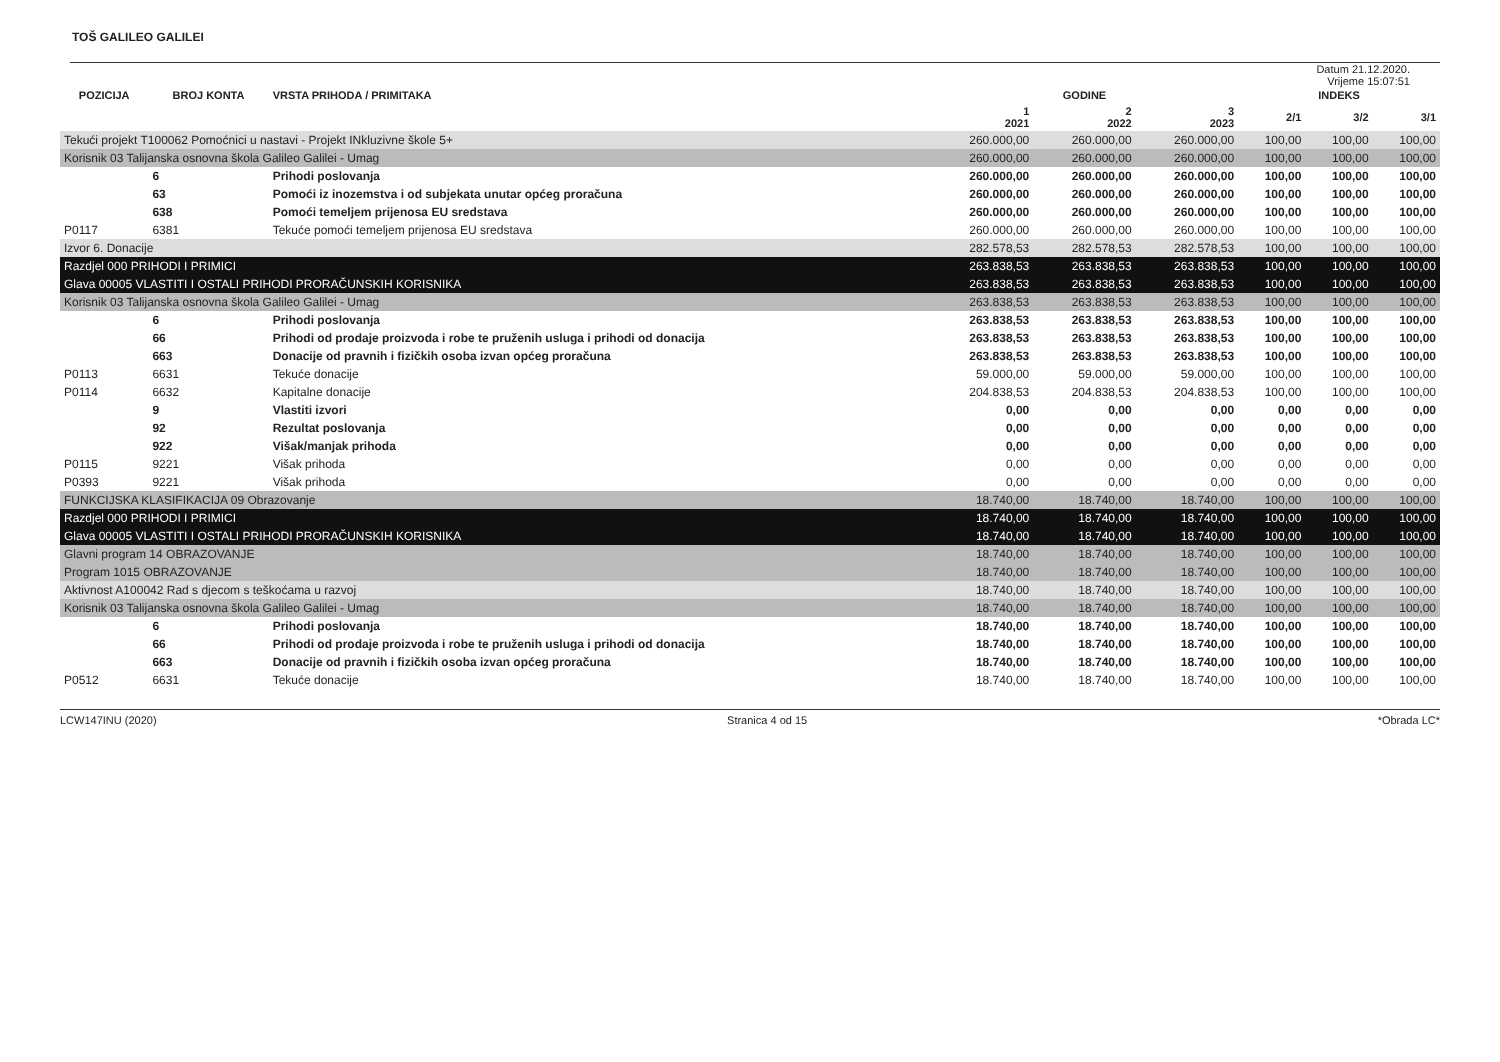TOŠ GALILEO GALILEI
Datum 21.12.2020.
Vrijeme 15:07:51
| POZICIJA | BROJ KONTA | VRSTA PRIHODA / PRIMITAKA | GODINE | | | INDEKS | | |
| --- | --- | --- | --- | --- | --- | --- | --- | --- |
| | | | 1 2021 | 2 2022 | 3 2023 | 2/1 | 3/2 | 3/1 |
| Tekući projekt T100062 Pomoćnici u nastavi - Projekt INkluzivne škole 5+ | | | 260.000,00 | 260.000,00 | 260.000,00 | 100,00 | 100,00 | 100,00 |
| Korisnik 03 Talijanska osnovna škola Galileo Galilei - Umag | | | 260.000,00 | 260.000,00 | 260.000,00 | 100,00 | 100,00 | 100,00 |
| | 6 | Prihodi poslovanja | 260.000,00 | 260.000,00 | 260.000,00 | 100,00 | 100,00 | 100,00 |
| | 63 | Pomoći iz inozemstva i od subjekata unutar općeg proračuna | 260.000,00 | 260.000,00 | 260.000,00 | 100,00 | 100,00 | 100,00 |
| | 638 | Pomoći temeljem prijenosa EU sredstava | 260.000,00 | 260.000,00 | 260.000,00 | 100,00 | 100,00 | 100,00 |
| P0117 | 6381 | Tekuće pomoći temeljem prijenosa EU sredstava | 260.000,00 | 260.000,00 | 260.000,00 | 100,00 | 100,00 | 100,00 |
| Izvor 6. Donacije | | | 282.578,53 | 282.578,53 | 282.578,53 | 100,00 | 100,00 | 100,00 |
| Razdjel 000 PRIHODI I PRIMICI | | | 263.838,53 | 263.838,53 | 263.838,53 | 100,00 | 100,00 | 100,00 |
| Glava 00005 VLASTITI I OSTALI PRIHODI PRORAČUNSKIH KORISNIKA | | | 263.838,53 | 263.838,53 | 263.838,53 | 100,00 | 100,00 | 100,00 |
| Korisnik 03 Talijanska osnovna škola Galileo Galilei - Umag | | | 263.838,53 | 263.838,53 | 263.838,53 | 100,00 | 100,00 | 100,00 |
| | 6 | Prihodi poslovanja | 263.838,53 | 263.838,53 | 263.838,53 | 100,00 | 100,00 | 100,00 |
| | 66 | Prihodi od prodaje proizvoda i robe te pruženih usluga i prihodi od donacija | 263.838,53 | 263.838,53 | 263.838,53 | 100,00 | 100,00 | 100,00 |
| | 663 | Donacije od pravnih i fizičkih osoba izvan općeg proračuna | 263.838,53 | 263.838,53 | 263.838,53 | 100,00 | 100,00 | 100,00 |
| P0113 | 6631 | Tekuće donacije | 59.000,00 | 59.000,00 | 59.000,00 | 100,00 | 100,00 | 100,00 |
| P0114 | 6632 | Kapitalne donacije | 204.838,53 | 204.838,53 | 204.838,53 | 100,00 | 100,00 | 100,00 |
| | 9 | Vlastiti izvori | 0,00 | 0,00 | 0,00 | 0,00 | 0,00 | 0,00 |
| | 92 | Rezultat poslovanja | 0,00 | 0,00 | 0,00 | 0,00 | 0,00 | 0,00 |
| | 922 | Višak/manjak prihoda | 0,00 | 0,00 | 0,00 | 0,00 | 0,00 | 0,00 |
| P0115 | 9221 | Višak prihoda | 0,00 | 0,00 | 0,00 | 0,00 | 0,00 | 0,00 |
| P0393 | 9221 | Višak prihoda | 0,00 | 0,00 | 0,00 | 0,00 | 0,00 | 0,00 |
| FUNKCIJSKA KLASIFIKACIJA 09 Obrazovanje | | | 18.740,00 | 18.740,00 | 18.740,00 | 100,00 | 100,00 | 100,00 |
| Razdjel 000 PRIHODI I PRIMICI | | | 18.740,00 | 18.740,00 | 18.740,00 | 100,00 | 100,00 | 100,00 |
| Glava 00005 VLASTITI I OSTALI PRIHODI PRORAČUNSKIH KORISNIKA | | | 18.740,00 | 18.740,00 | 18.740,00 | 100,00 | 100,00 | 100,00 |
| Glavni program 14 OBRAZOVANJE | | | 18.740,00 | 18.740,00 | 18.740,00 | 100,00 | 100,00 | 100,00 |
| Program 1015 OBRAZOVANJE | | | 18.740,00 | 18.740,00 | 18.740,00 | 100,00 | 100,00 | 100,00 |
| Aktivnost A100042 Rad s djecom s teškoćama u razvoj | | | 18.740,00 | 18.740,00 | 18.740,00 | 100,00 | 100,00 | 100,00 |
| Korisnik 03 Talijanska osnovna škola Galileo Galilei - Umag | | | 18.740,00 | 18.740,00 | 18.740,00 | 100,00 | 100,00 | 100,00 |
| | 6 | Prihodi poslovanja | 18.740,00 | 18.740,00 | 18.740,00 | 100,00 | 100,00 | 100,00 |
| | 66 | Prihodi od prodaje proizvoda i robe te pruženih usluga i prihodi od donacija | 18.740,00 | 18.740,00 | 18.740,00 | 100,00 | 100,00 | 100,00 |
| | 663 | Donacije od pravnih i fizičkih osoba izvan općeg proračuna | 18.740,00 | 18.740,00 | 18.740,00 | 100,00 | 100,00 | 100,00 |
| P0512 | 6631 | Tekuće donacije | 18.740,00 | 18.740,00 | 18.740,00 | 100,00 | 100,00 | 100,00 |
LCW147INU (2020) Stranica 4 od 15 *Obrada LC*